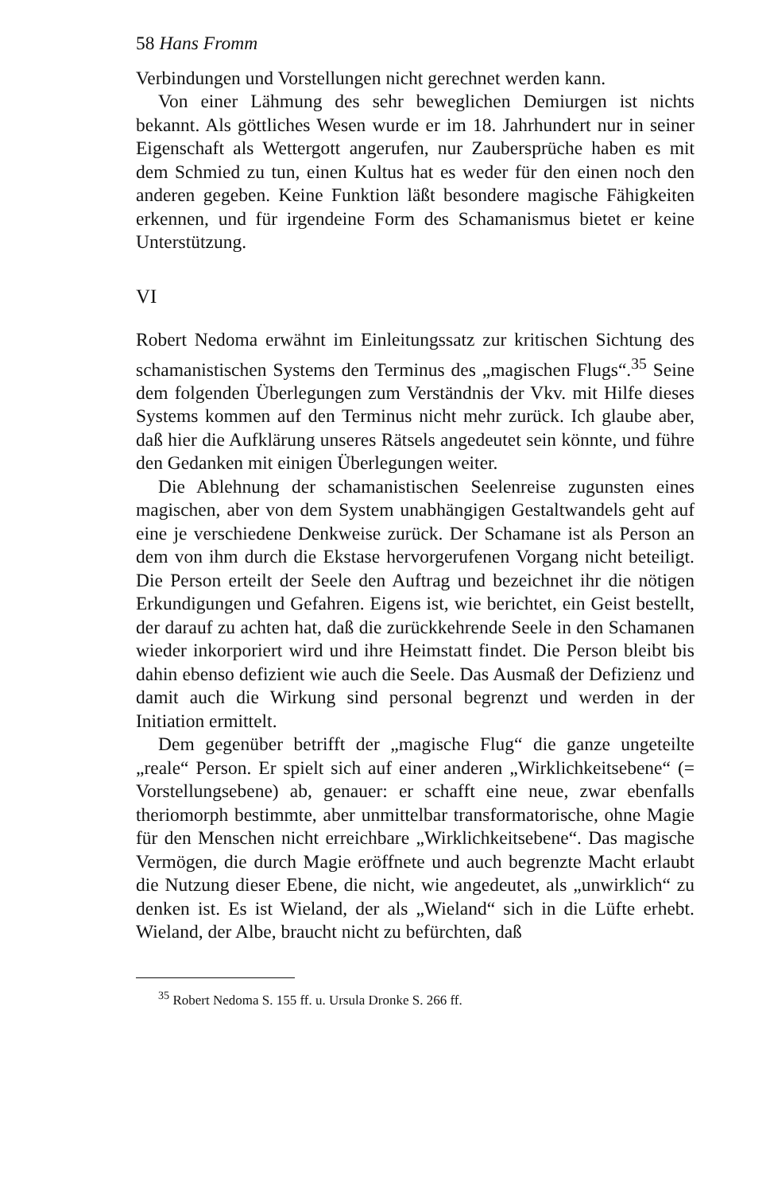58 Hans Fromm
Verbindungen und Vorstellungen nicht gerechnet werden kann.
Von einer Lähmung des sehr beweglichen Demiurgen ist nichts bekannt. Als göttliches Wesen wurde er im 18. Jahrhundert nur in seiner Eigenschaft als Wettergott angerufen, nur Zaubersprüche haben es mit dem Schmied zu tun, einen Kultus hat es weder für den einen noch den anderen gegeben. Keine Funktion läßt besondere magische Fähigkeiten erkennen, und für irgendeine Form des Schamanismus bietet er keine Unterstützung.
VI
Robert Nedoma erwähnt im Einleitungssatz zur kritischen Sichtung des schamanistischen Systems den Terminus des „magischen Flugs“.<sup>35</sup> Seine dem folgenden Überlegungen zum Verständnis der Vkv. mit Hilfe dieses Systems kommen auf den Terminus nicht mehr zurück. Ich glaube aber, daß hier die Aufklärung unseres Rätsels angedeutet sein könnte, und führe den Gedanken mit einigen Überlegungen weiter.
Die Ablehnung der schamanistischen Seelenreise zugunsten eines magischen, aber von dem System unabhängigen Gestaltwandels geht auf eine je verschiedene Denkweise zurück. Der Schamane ist als Person an dem von ihm durch die Ekstase hervorgerufenen Vorgang nicht beteiligt. Die Person erteilt der Seele den Auftrag und bezeichnet ihr die nötigen Erkundigungen und Gefahren. Eigens ist, wie berichtet, ein Geist bestellt, der darauf zu achten hat, daß die zurückkehrende Seele in den Schamanen wieder inkorporiert wird und ihre Heimstatt findet. Die Person bleibt bis dahin ebenso defizient wie auch die Seele. Das Ausmaß der Defizienz und damit auch die Wirkung sind personal begrenzt und werden in der Initiation ermittelt.
Dem gegenüber betrifft der „magische Flug“ die ganze ungeteilte „reale“ Person. Er spielt sich auf einer anderen „Wirklichkeitsebene“ (= Vorstellungsebene) ab, genauer: er schafft eine neue, zwar ebenfalls theriomorph bestimmte, aber unmittelbar transformatorische, ohne Magie für den Menschen nicht erreichbare „Wirklichkeitsebene“. Das magische Vermögen, die durch Magie eröffnete und auch begrenzte Macht erlaubt die Nutzung dieser Ebene, die nicht, wie angedeutet, als „unwirklich“ zu denken ist. Es ist Wieland, der als „Wieland“ sich in die Lüfte erhebt. Wieland, der Albe, braucht nicht zu befürchten, daß
<sup>35</sup> Robert Nedoma S. 155 ff. u. Ursula Dronke S. 266 ff.